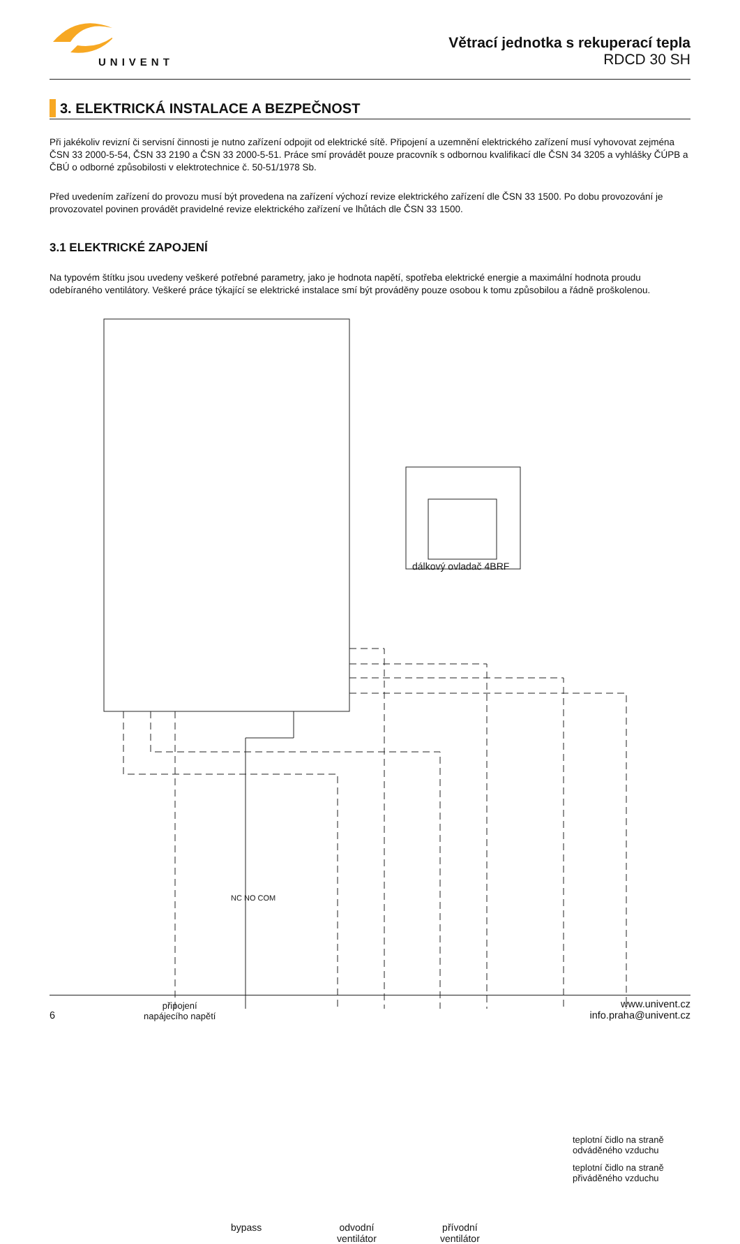UNIVENT
Větrací jednotka s rekuperací tepla
RDCD 30 SH
3. ELEKTRICKÁ INSTALACE A BEZPEČNOST
Při jakékoliv revizní či servisní činnosti je nutno zařízení odpojit od elektrické sítě. Připojení a uzemnění elektrického zařízení musí vyhovovat zejména ČSN 33 2000-5-54, ČSN 33 2190 a ČSN 33 2000-5-51. Práce smí provádět pouze pracovník s odbornou kvalifikací dle ČSN 34 3205 a vyhlášky ČÚPB a ČBÚ o odborné způsobilosti v elektrotechnice č. 50-51/1978 Sb.
Před uvedením zařízení do provozu musí být provedena na zařízení výchozí revize elektrického zařízení dle ČSN 33 1500. Po dobu provozování je provozovatel povinen provádět pravidelné revize elektrického zařízení ve lhůtách dle ČSN 33 1500.
3.1 ELEKTRICKÉ ZAPOJENÍ
Na typovém štítku jsou uvedeny veškeré potřebné parametry, jako je hodnota napětí, spotřeba elektrické energie a maximální hodnota proudu odebíraného ventilátory. Veškeré práce týkající se elektrické instalace smí být prováděny pouze osobou k tomu způsobilou a řádně proškolenou.
dálkový ovladač 4BRF
připojení
napájecího napětí
NC NO COM
bypass
odvodní
ventilátor
přívodní
ventilátor
teplotní čidlo na straně odváděného vzduchu
teplotní čidlo na straně přiváděného vzduchu
6
www.univent.cz
info.praha@univent.cz